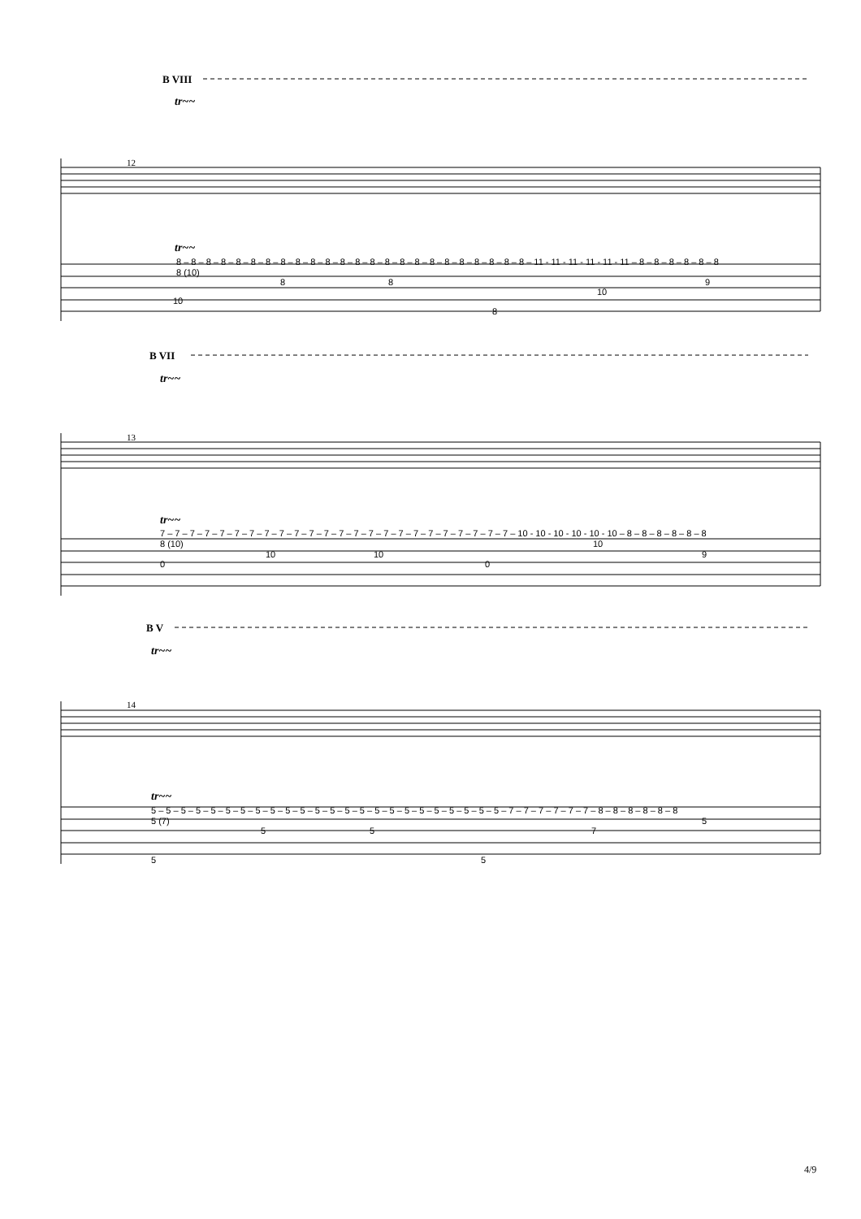B VIII
tr~~
tr~~
12
8 – 8 – 8 – 8 – 8 – 8 – 8 – 8 – 8 – 8 – 8 – 8 – 8 – 8 – 8 – 8 – 8 – 8 – 8 – 8 – 8 – 8 – 8 – 8 – 11 - 11 - 11 - 11 - 11 - 11 – 8 – 8 – 8 – 8 – 8 – 8
8 (10)
8 8 9
10
10
8
B VII
tr~~
tr~~
13
7 – 7 – 7 – 7 – 7 – 7 – 7 – 7 – 7 – 7 – 7 – 7 – 7 – 7 – 7 – 7 – 7 – 7 – 7 – 7 – 7 – 7 – 7 – 7 – 10 - 10 - 10 - 10 - 10 - 10 – 8 – 8 – 8 – 8 – 8 – 8
8 (10) 10
10 10 9
0 0
B V
tr~~
tr~~
14
5 – 5 – 5 – 5 – 5 – 5 – 5 – 5 – 5 – 5 – 5 – 5 – 5 – 5 – 5 – 5 – 5 – 5 – 5 – 5 – 5 – 5 – 5 – 5 – 7 – 7 – 7 – 7 – 7 – 7 – 8 – 8 – 8 – 8 – 8 – 8
5 (7) 5
5 5 7
5 5
4/9